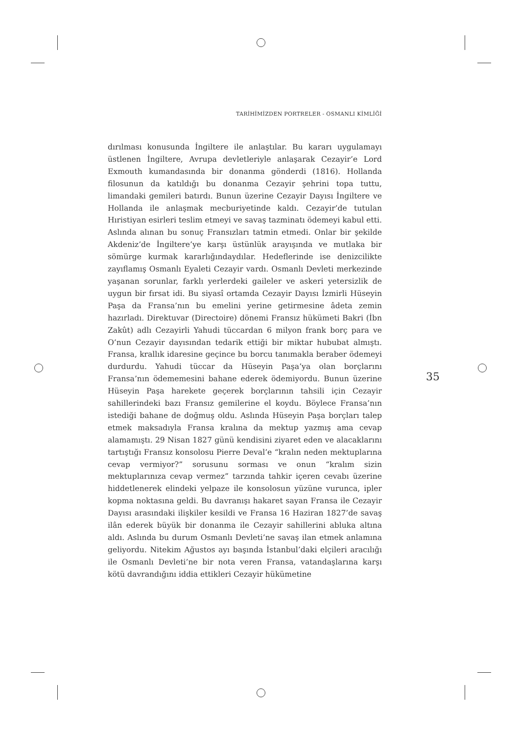TARİHİMİZDEN PORTRELER - OSMANLI KİMLİĞİ
dırılması konusunda İngiltere ile anlaştılar. Bu kararı uygulamayı üstlenen İngiltere, Avrupa devletleriyle anlaşarak Cezayir’e Lord Exmouth kumandasında bir donanma gönderdi (1816). Hollanda filosunun da katıldığı bu donanma Cezayir şehrini topa tuttu, limandaki gemileri batırdı. Bunun üzerine Cezayir Dayısı İngiltere ve Hollanda ile anlaşmak mecburiyetinde kaldı. Cezayir’de tutulan Hıristiyan esirleri teslim etmeyi ve savaş tazminatı ödemeyi kabul etti. Aslında alınan bu sonuç Fransızları tatmin etmedi. Onlar bir şekilde Akdeniz’de İngiltere’ye karşı üstünlük arayışında ve mutlaka bir sömürge kurmak kararlığındaydılar. Hedeflerinde ise denizcilikte zayıflamış Osmanlı Eyaleti Cezayir vardı. Osmanlı Devleti merkezinde yaşanan sorunlar, farklı yerlerdeki gaileler ve askeri yetersizlik de uygun bir fırsat idi. Bu siyasî ortamda Cezayir Dayısı İzmirli Hüseyin Paşa da Fransa’nın bu emelini yerine getirmesine âdeta zemin hazırladı. Direktuvar (Directoire) dönemi Fransız hükümeti Bakri (İbn Zakût) adlı Cezayirli Yahudi tüccardan 6 milyon frank borç para ve O’nun Cezayir dayısından tedarik ettiği bir miktar hububat almıştı. Fransa, krallık idaresine geçince bu borcu tanımakla beraber ödemeyi durdurdu. Yahudi tüccar da Hüseyin Paşa’ya olan borçlarını Fransa’nın ödememesini bahane ederek ödemiyordu. Bunun üzerine Hüseyin Paşa harekete geçerek borçlarının tahsili için Cezayir sahillerindeki bazı Fransız gemilerine el koydu. Böylece Fransa’nın istediği bahane de doğmuş oldu. Aslında Hüseyin Paşa borçları talep etmek maksadıyla Fransa kralına da mektup yazmış ama cevap alamamıştı. 29 Nisan 1827 günü kendisini ziyaret eden ve alacaklarını tartıştığı Fransız konsolosu Pierre Deval’e “kralın neden mektuplarına cevap vermiyor?” sorusunu sorması ve onun “kralım sizin mektuplarınıza cevap vermez” tarzında tahkir içeren cevabı üzerine hiddetlenerek elindeki yelpaze ile konsolosun yüzüne vurunca, ipler kopma noktasına geldi. Bu davranışı hakaret sayan Fransa ile Cezayir Dayısı arasındaki ilişkiler kesildi ve Fransa 16 Haziran 1827’de savaş ilân ederek büyük bir donanma ile Cezayir sahillerini abluka altına aldı. Aslında bu durum Osmanlı Devleti’ne savaş ilan etmek anlamına geliyordu. Nitekim Ağustos ayı başında İstanbul’daki elçileri aracılığı ile Osmanlı Devleti’ne bir nota veren Fransa, vatandaşlarına karşı kötü davrandığını iddia ettikleri Cezayir hükümetine
35